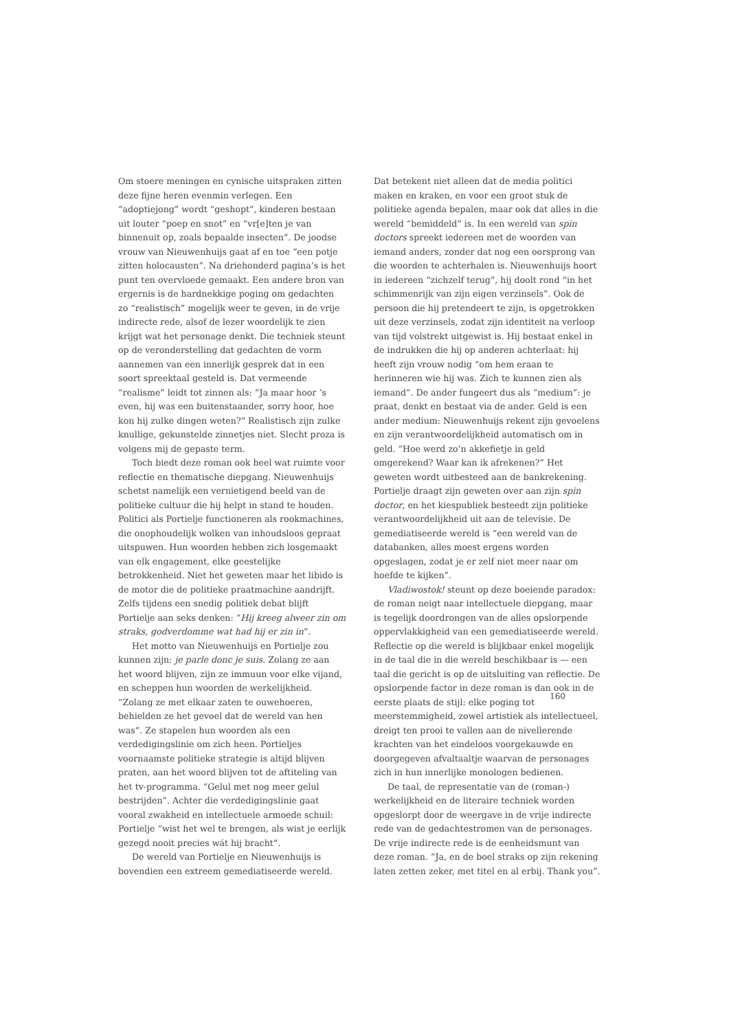Om stoere meningen en cynische uitspraken zitten deze fijne heren evenmin verlegen. Een “adoptiejong” wordt “geshopt”, kinderen bestaan uit louter “poep en snot” en “vr[e]ten je van binnenuit op, zoals bepaalde insecten”. De joodse vrouw van Nieuwenhuijs gaat af en toe “een potje zitten holocausten”. Na driehonderd pagina’s is het punt ten overvloede gemaakt. Een andere bron van ergernis is de hardnekkige poging om gedachten zo “realistisch” mogelijk weer te geven, in de vrije indirecte rede, alsof de lezer woordelijk te zien krijgt wat het personage denkt. Die techniek steunt op de veronderstelling dat gedachten de vorm aannemen van een innerlijk gesprek dat in een soort spreektaal gesteld is. Dat vermeende “realisme” leidt tot zinnen als: “Ja maar hoor ’s even, hij was een buitenstaander, sorry hoor, hoe kon hij zulke dingen weten?” Realistisch zijn zulke knullige, gekunstelde zinnetjes niet. Slecht proza is volgens mij de gepaste term.
Toch biedt deze roman ook heel wat ruimte voor reflectie en thematische diepgang. Nieuwenhuijs schetst namelijk een vernietigend beeld van de politieke cultuur die hij helpt in stand te houden. Politici als Portielje functioneren als rookmachines, die onophoudelijk wolken van inhoudsloos gepraat uitspuwen. Hun woorden hebben zich losgemaakt van elk engagement, elke geestelijke betrokkenheid. Niet het geweten maar het libido is de motor die de politieke praatmachine aandrijft. Zelfs tijdens een snedig politiek debat blijft Portielje aan seks denken: “Hij kreeg alweer zin om straks, godverdomme wat had hij er zin in”.
Het motto van Nieuwenhuijs en Portielje zou kunnen zijn: je parle donc je suis. Zolang ze aan het woord blijven, zijn ze immuun voor elke vijand, en scheppen hun woorden de werkelijkheid. “Zolang ze met elkaar zaten te ouwehoeren, behielden ze het gevoel dat de wereld van hen was”. Ze stapelen hun woorden als een verdedigingslinie om zich heen. Portieljes voornaamste politieke strategie is altijd blijven praten, aan het woord blijven tot de aftiteling van het tv-programma. “Gelul met nog meer gelul bestrijden”. Achter die verdedigingslinie gaat vooral zwakheid en intellectuele armoede schuil: Portielje “wist het wel te brengen, als wist je eerlijk gezegd nooit precies wát hij bracht”.
De wereld van Portielje en Nieuwenhuijs is bovendien een extreem gemediatiseerde wereld.
Dat betekent niet alleen dat de media politici maken en kraken, en voor een groot stuk de politieke agenda bepalen, maar ook dat alles in die wereld “bemiddeld” is. In een wereld van spin doctors spreekt iedereen met de woorden van iemand anders, zonder dat nog een oorsprong van die woorden te achterhalen is. Nieuwenhuijs hoort in iedereen “zichzelf terug”, hij doolt rond “in het schimmenrijk van zijn eigen verzinsels”. Ook de persoon die hij pretendeert te zijn, is opgetrokken uit deze verzinsels, zodat zijn identiteit na verloop van tijd volstrekt uitgewist is. Hij bestaat enkel in de indrukken die hij op anderen achterlaat: hij heeft zijn vrouw nodig “om hem eraan te herinneren wie hij was. Zich te kunnen zien als iemand”. De ander fungeert dus als “medium”: je praat, denkt en bestaat via de ander. Geld is een ander medium: Nieuwenhuijs rekent zijn gevoelens en zijn verantwoordelijkheid automatisch om in geld. “Hoe werd zo’n akkefietje in geld omgerekend? Waar kan ik afrekenen?” Het geweten wordt uitbesteed aan de bankrekening. Portielje draagt zijn geweten over aan zijn spin doctor, en het kiespubliek besteedt zijn politieke verantwoordelijkheid uit aan de televisie. De gemediatiseerde wereld is “een wereld van de databanken, alles moest ergens worden opgeslagen, zodat je er zelf niet meer naar om hoefde te kijken”.
Vladiwostok! steunt op deze boeiende paradox: de roman neigt naar intellectuele diepgang, maar is tegelijk doordrongen van de alles opslorpende oppervlakkigheid van een gemediatiseerde wereld. Reflectie op die wereld is blijkbaar enkel mogelijk in de taal die in die wereld beschikbaar is — een taal die gericht is op de uitsluiting van reflectie. De opslorpende factor in deze roman is dan ook in de eerste plaats de stijl: elke poging tot meerstemmigheid, zowel artistiek als intellectueel, dreigt ten prooi te vallen aan de nivellerende krachten van het eindeloos voorgekauwde en doorgegeven afvaltaaltje waarvan de personages zich in hun innerlijke monologen bedienen.
De taal, de representatie van de (roman-) werkelijkheid en de literaire techniek worden opgeslorpt door de weergave in de vrije indirecte rede van de gedachtestromen van de personages. De vrije indirecte rede is de eenheidsmunt van deze roman. “Ja, en de boel straks op zijn rekening laten zetten zeker, met titel en al erbij. Thank you”.
160